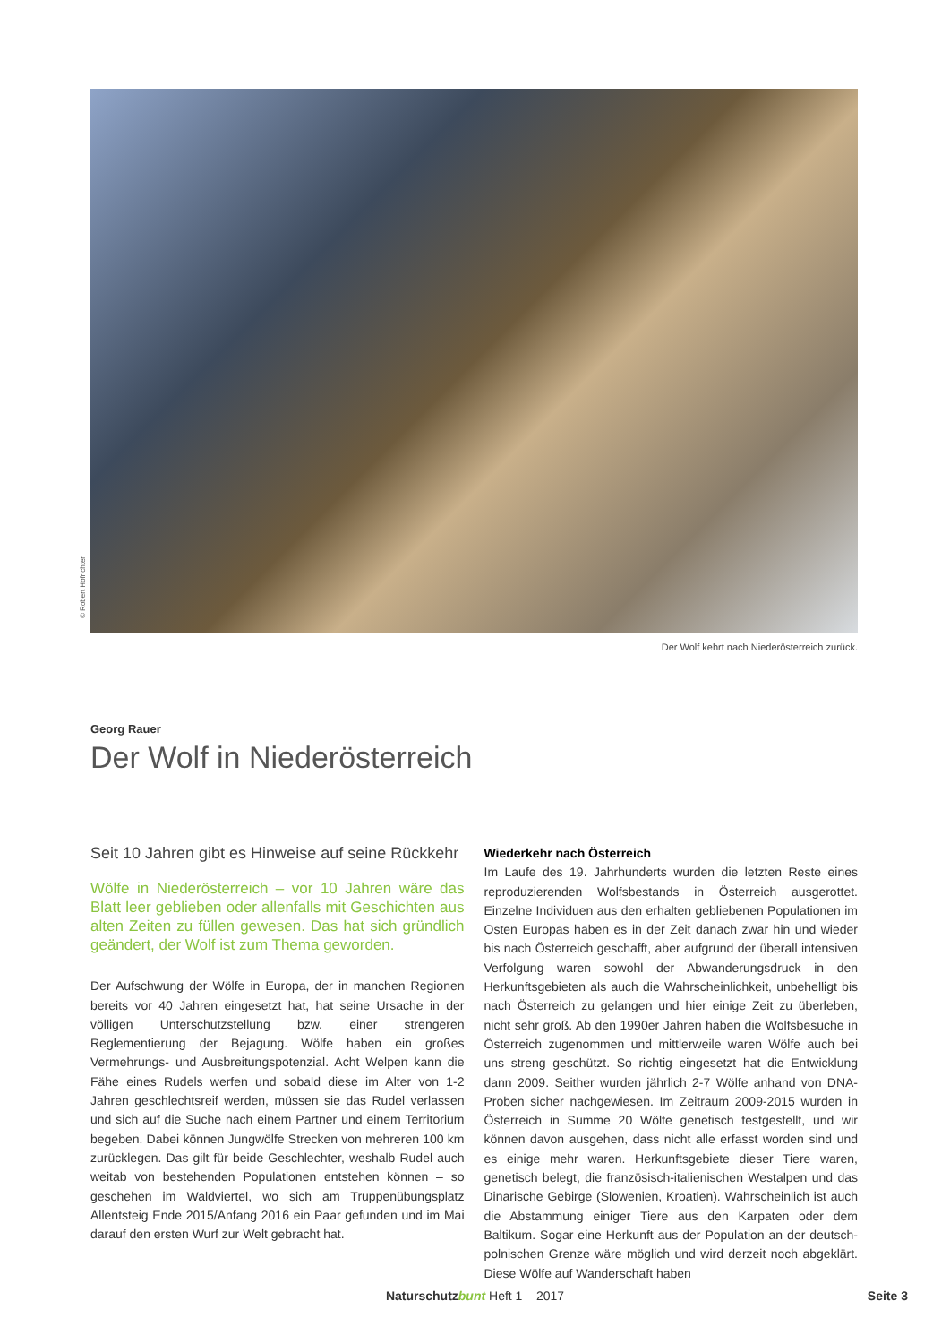© Robert Hofrichter
Der Wolf kehrt nach Niederösterreich zurück.
Georg Rauer
Der Wolf in Niederösterreich
Seit 10 Jahren gibt es Hinweise auf seine Rückkehr
Wölfe in Niederösterreich – vor 10 Jahren wäre das Blatt leer geblieben oder allenfalls mit Geschichten aus alten Zeiten zu füllen gewesen. Das hat sich gründlich geändert, der Wolf ist zum Thema geworden.
Der Aufschwung der Wölfe in Europa, der in manchen Regionen bereits vor 40 Jahren eingesetzt hat, hat seine Ursache in der völligen Unterschutzstellung bzw. einer strengeren Reglementierung der Bejagung. Wölfe haben ein großes Vermehrungs- und Ausbreitungspotenzial. Acht Welpen kann die Fähe eines Rudels werfen und sobald diese im Alter von 1-2 Jahren geschlechtsreif werden, müssen sie das Rudel verlassen und sich auf die Suche nach einem Partner und einem Territorium begeben. Dabei können Jungwölfe Strecken von mehreren 100 km zurücklegen. Das gilt für beide Geschlechter, weshalb Rudel auch weitab von bestehenden Populationen entstehen können – so geschehen im Waldviertel, wo sich am Truppenübungsplatz Allentsteig Ende 2015/Anfang 2016 ein Paar gefunden und im Mai darauf den ersten Wurf zur Welt gebracht hat.
Wiederkehr nach Österreich
Im Laufe des 19. Jahrhunderts wurden die letzten Reste eines reproduzierenden Wolfsbestands in Österreich ausgerottet. Einzelne Individuen aus den erhalten gebliebenen Populationen im Osten Europas haben es in der Zeit danach zwar hin und wieder bis nach Österreich geschafft, aber aufgrund der überall intensiven Verfolgung waren sowohl der Abwanderungsdruck in den Herkunftsgebieten als auch die Wahrscheinlichkeit, unbehelligt bis nach Österreich zu gelangen und hier einige Zeit zu überleben, nicht sehr groß. Ab den 1990er Jahren haben die Wolfsbesuche in Österreich zugenommen und mittlerweile waren Wölfe auch bei uns streng geschützt. So richtig eingesetzt hat die Entwicklung dann 2009. Seither wurden jährlich 2-7 Wölfe anhand von DNA-Proben sicher nachgewiesen. Im Zeitraum 2009-2015 wurden in Österreich in Summe 20 Wölfe genetisch festgestellt, und wir können davon ausgehen, dass nicht alle erfasst worden sind und es einige mehr waren. Herkunftsgebiete dieser Tiere waren, genetisch belegt, die französisch-italienischen Westalpen und das Dinarische Gebirge (Slowenien, Kroatien). Wahrscheinlich ist auch die Abstammung einiger Tiere aus den Karpaten oder dem Baltikum. Sogar eine Herkunft aus der Population an der deutsch-polnischen Grenze wäre möglich und wird derzeit noch abgeklärt. Diese Wölfe auf Wanderschaft haben
Naturschutzbunt Heft 1 – 2017 Seite 3